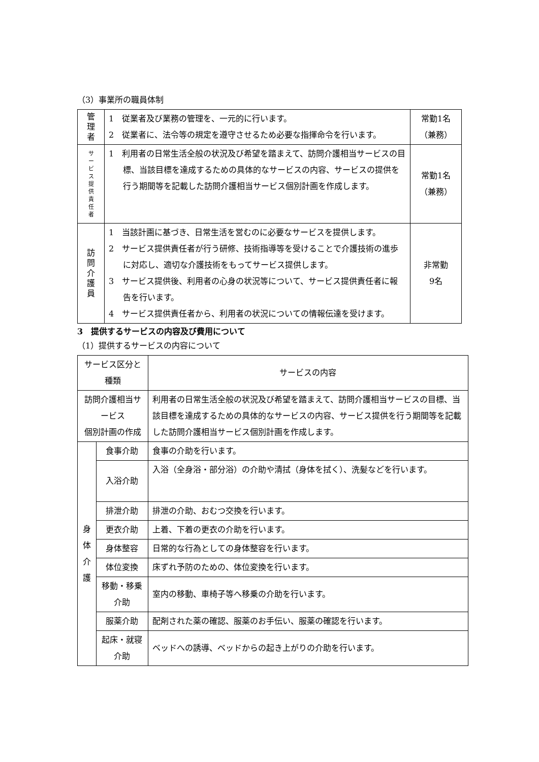（3）事業所の職員体制
| 管 理 者 | 1 従業者及び業務の管理を、一元的に行います。 2 従業者に、法令等の規定を遵守させるため必要な指揮命令を行います。 | 常勤1名 （兼務） |
| サ ー ビ ス 提 供 責 任 者 | 1 利用者の日常生活全般の状況及び希望を踏まえて、訪問介護相当サービスの目標、当該目標を達成するための具体的なサービスの内容、サービスの提供を行う期間等を記載した訪問介護相当サービス個別計画を作成します。 | 常勤1名 （兼務） |
| 訪 問 介 護 員 | 1 当該計画に基づき、日常生活を営むのに必要なサービスを提供します。 2 サービス提供責任者が行う研修、技術指導等を受けることで介護技術の進歩に対応し、適切な介護技術をもってサービス提供します。 3 サービス提供後、利用者の心身の状況等について、サービス提供責任者に報告を行います。 4 サービス提供責任者から、利用者の状況についての情報伝達を受けます。 | 非常勤 9名 |
3　提供するサービスの内容及び費用について
（1）提供するサービスの内容について
| サービス区分と種類 | | サービスの内容 |
| 訪問介護相当サービス 個別計画の作成 | | 利用者の日常生活全般の状況及び希望を踏まえて、訪問介護相当サービスの目標、当該目標を達成するための具体的なサービスの内容、サービス提供を行う期間等を記載した訪問介護相当サービス個別計画を作成します。 |
| 身 体 介 護 | 食事介助 | 食事の介助を行います。 |
| | 入浴介助 | 入浴（全身浴・部分浴）の介助や清拭（身体を拭く）、洗髪などを行います。 |
| | 排泄介助 | 排泄の介助、おむつ交換を行います。 |
| | 更衣介助 | 上着、下着の更衣の介助を行います。 |
| | 身体整容 | 日常的な行為としての身体整容を行います。 |
| | 体位変換 | 床ずれ予防のための、体位変換を行います。 |
| | 移動・移乗介助 | 室内の移動、車椅子等へ移乗の介助を行います。 |
| | 服薬介助 | 配剤された薬の確認、服薬のお手伝い、服薬の確認を行います。 |
| | 起床・就寝介助 | ベッドへの誘導、ベッドからの起き上がりの介助を行います。 |